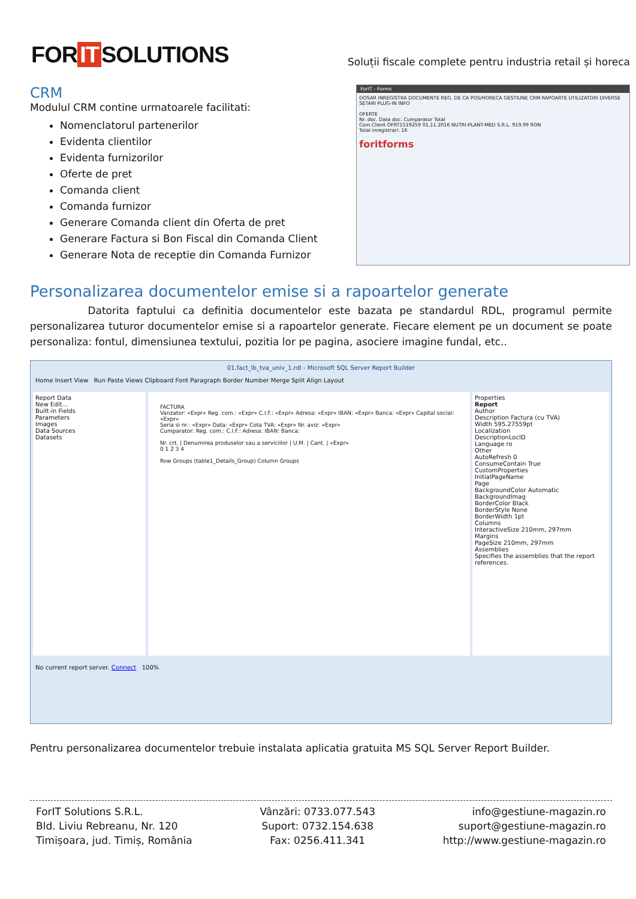FOR IT SOLUTIONS
Soluții fiscale complete pentru industria retail și horeca
CRM
Modulul CRM contine urmatoarele facilitati:
Nomenclatorul partenerilor
Evidenta clientilor
Evidenta furnizorilor
Oferte de pret
Comanda client
Comanda furnizor
Generare Comanda client din Oferta de pret
Generare Factura si Bon Fiscal din Comanda Client
Generare Nota de receptie din Comanda Furnizor
ForIT - Forms
DOSAR INREGISTRA DOCUMENTE REG. DE CA POS/HORECA GESTIUNE CRM RAPOARTE UTILIZATORI DIVERSE SETARI PLUG-IN INFO
OFERTE
Nr. doc. Data doc. Cumparator Total
Com.Client OFRT1519259 01.11.2016 NUTRI-PLANT-MED S.R.L. 919.99 RON
Total inregistrari: 16
foritforms
Personalizarea documentelor emise si a rapoartelor generate
Datorita faptului ca definitia documentelor este bazata pe standardul RDL, programul permite personalizarea tuturor documentelor emise si a rapoartelor generate. Fiecare element pe un document se poate personaliza: fontul, dimensiunea textului, pozitia lor pe pagina, asociere imagine fundal, etc..
01.fact_lb_tva_univ_1.rdl - Microsoft SQL Server Report Builder
Home Insert View Run Paste Views Clipboard Font Paragraph Border Number Merge Split Align Layout
Report Data
New Edit...
Built-in Fields
Parameters
Images
Data Sources
Datasets
FACTURA
Vanzator: «Expr» Reg. com.: «Expr» C.I.F.: «Expr» Adresa: «Expr» IBAN: «Expr» Banca: «Expr» Capital social: «Expr»
Seria si nr.: «Expr» Data: «Expr» Cota TVA: «Expr» Nr. aviz: «Expr»
Cumparator: Reg. com.: C.I.F.: Adresa: IBAN: Banca:
Nr. crt. | Denumirea produselor sau a serviciilor | U.M. | Cant. | «Expr»
0 1 2 3 4
Row Groups (table1_Details_Group) Column Groups
Properties
Report
Author
Description Factura (cu TVA)
Width 595.27559pt
Localization
DescriptionLocID
Language ro
Other
AutoRefresh 0
ConsumeContain True
CustomProperties
InitialPageName
Page
BackgroundColor Automatic
BackgroundImag
BorderColor Black
BorderStyle None
BorderWidth 1pt
Columns
InteractiveSize 210mm, 297mm
Margins
PageSize 210mm, 297mm
Assemblies
Specifies the assemblies that the report references.
No current report server. Connect 100%
Pentru personalizarea documentelor trebuie instalata aplicatia gratuita MS SQL Server Report Builder.
ForIT Solutions S.R.L.
Bld. Liviu Rebreanu, Nr. 120
Timișoara, jud. Timiș, România
Vânzări: 0733.077.543
Suport: 0732.154.638
Fax: 0256.411.341
info@gestiune-magazin.ro
suport@gestiune-magazin.ro
http://www.gestiune-magazin.ro